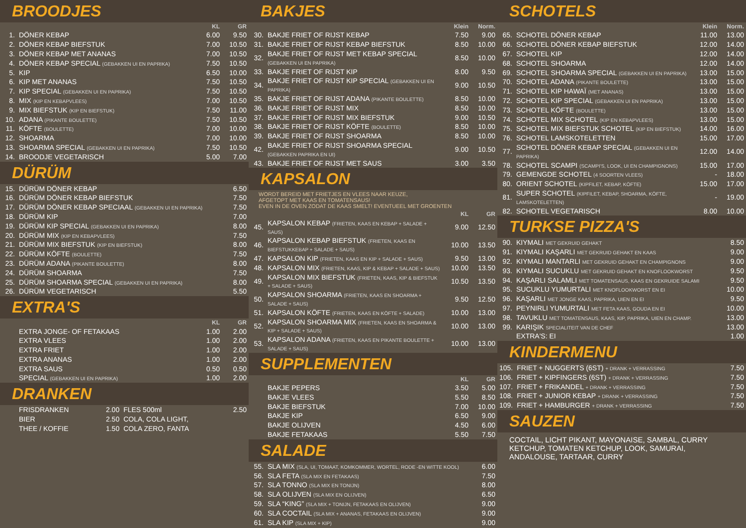BROODJES
| | | KL | GR |
| --- | --- | --- | --- |
| 1. | DÖNER KEBAP | 6.00 | 9.50 |
| 2. | DÖNER KEBAP BIEFSTUK | 7.00 | 10.50 |
| 3. | DÖNER KEBAP MET ANANAS | 7.00 | 10.50 |
| 4. | DÖNER KEBAP SPECIAL (GEBAKKEN UI EN PAPRIKA) | 7.50 | 10.50 |
| 5. | KIP | 6.50 | 10.00 |
| 6. | KIP MET ANANAS | 7.50 | 10.50 |
| 7. | KIP SPECIAL (GEBAKKEN UI EN PAPRIKA) | 7.50 | 10.50 |
| 8. | MIX (KIP EN KEBAPVLEES) | 7.00 | 10.50 |
| 9. | MIX BIEFSTUK (KIP EN BIEFSTUK) | 7.50 | 11.00 |
| 10. | ADANA (PIKANTE BOULETTE) | 7.50 | 10.50 |
| 11. | KÖFTE (BOULETTE) | 7.00 | 10.00 |
| 12. | SHOARMA | 7.00 | 10.00 |
| 13. | SHOARMA SPECIAL (GEBAKKEN UI EN PAPRIKA) | 7.50 | 10.50 |
| 14. | BROODJE VEGETARISCH | 5.00 | 7.00 |
DÜRÜM
| 15. | DÜRÜM DÖNER KEBAP | 6.50 |
| 16. | DÜRÜM DÖNER KEBAP BIEFSTUK | 7.50 |
| 17. | DÜRÜM DÖNER KEBAP SPECIAAL (GEBAKKEN UI EN PAPRIKA) | 7.50 |
| 18. | DÜRÜM KIP | 7.00 |
| 19. | DÜRÜM KIP SPECIAL (GEBAKKEN UI EN PAPRIKA) | 8.00 |
| 20. | DÜRÜM MIX (KIP EN KEBAPVLEES) | 7.50 |
| 21. | DÜRÜM MIX BIEFSTUK (KIP EN BIEFSTUK) | 8.00 |
| 22. | DÜRÜM KÖFTE (BOULETTE) | 7.50 |
| 23. | DÜRÜM ADANA (PIKANTE BOULETTE) | 8.00 |
| 24. | DÜRÜM SHOARMA | 7.50 |
| 25. | DÜRÜM SHOARMA SPECIAL (GEBAKKEN UI EN PAPRIKA) | 8.00 |
| 26. | DÜRÜM VEGETARISCH | 5.50 |
EXTRA'S
| | | KL | GR |
| --- | --- | --- | --- |
| | EXTRA JONGE- OF FETAKAAS | 1.00 | 2.00 |
| | EXTRA VLEES | 1.00 | 2.00 |
| | EXTRA FRIET | 1.00 | 2.00 |
| | EXTRA ANANAS | 1.00 | 2.00 |
| | EXTRA SAUS | 0.50 | 0.50 |
| | SPECIAL (GEBAKKEN UI EN PAPRIKA) | 1.00 | 2.00 |
DRANKEN
| | FRISDRANKEN | 2.00 | FLES 500ml | 2.50 |
| | BIER | 2.50 | COLA, COLA LIGHT, | |
| | THEE / KOFFIE | 1.50 | COLA ZERO, FANTA | |
BAKJES
| | | Klein | Norm. |
| --- | --- | --- | --- |
| 30. | BAKJE FRIET OF RIJST KEBAP | 7.50 | 9.00 |
| 31. | BAKJE FRIET OF RIJST KEBAP BIEFSTUK | 8.50 | 10.00 |
| 32. | BAKJE FRIET OF RIJST MET KEBAP SPECIAL (GEBAKKEN UI EN PAPRIKA) | 8.50 | 10.00 |
| 33. | BAKJE FRIET OF RIJST KIP | 8.00 | 9.50 |
| 34. | BAKJE FRIET OF RIJST KIP SPECIAL (GEBAKKEN UI EN PAPRIKA) | 9.00 | 10.50 |
| 35. | BAKJE FRIET OF RIJST ADANA (PIKANTE BOULETTE) | 8.50 | 10.00 |
| 36. | BAKJE FRIET OF RIJST MIX | 8.50 | 10.00 |
| 37. | BAKJE FRIET OF RIJST MIX BIEFSTUK | 9.00 | 10.50 |
| 38. | BAKJE FRIET OF RIJST KÖFTE (BOULETTE) | 8.50 | 10.00 |
| 39. | BAKJE FRIET OF RIJST SHOARMA | 8.50 | 10.00 |
| 42. | BAKJE FRIET OF RIJST SHOARMA SPECIAL (GEBAKKEN PAPRIKA EN UI) | 9.00 | 10.50 |
| 43. | BAKJE FRIET OF RIJST MET SAUS | 3.00 | 3.50 |
KAPSALON
WORDT BEREID MET FRIETJES EN VLEES NAAR KEUZE,
AFGETOPT MET KAAS EN TOMATENSAUS!
EVEN IN DE OVEN ZODAT DE KAAS SMELT! EVENTUEEL MET GROENTEN
| | | KL | GR |
| --- | --- | --- | --- |
| 45. | KAPSALON KEBAP (FRIETEN, KAAS EN KEBAP + SALADE + SAUS) | 9.00 | 12.50 |
| 46. | KAPSALON KEBAP BIEFSTUK (FRIETEN, KAAS EN BIEFSTUKKEBAP + SALADE + SAUS) | 10.00 | 13.50 |
| 47. | KAPSALON KIP (FRIETEN, KAAS EN KIP + SALADE + SAUS) | 9.50 | 13.00 |
| 48. | KAPSALON MIX (FRIETEN, KAAS, KIP & KEBAP + SALADE + SAUS) | 10.00 | 13.50 |
| 49. | KAPSALON MIX BIEFSTUK (FRIETEN, KAAS, KIP & BIEFSTUK + SALADE + SAUS) | 10.50 | 13.50 |
| 50. | KAPSALON SHOARMA (FRIETEN, KAAS EN SHOARMA + SALADE + SAUS) | 9.50 | 12.50 |
| 51. | KAPSALON KÖFTE (FRIETEN, KAAS EN KÖFTE + SALADE) | 10.00 | 13.00 |
| 52. | KAPSALON SHOARMA MIX (FRIETEN, KAAS EN SHOARMA & KIP + SALADE + SAUS) | 10.00 | 13.00 |
| 53. | KAPSALON ADANA (FRIETEN, KAAS EN PIKANTE BOULETTE + SALADE + SAUS) | 10.00 | 13.00 |
SUPPLEMENTEN
| | | KL | GR |
| --- | --- | --- | --- |
| | BAKJE PEPERS | 3.50 | 5.00 |
| | BAKJE VLEES | 5.50 | 8.50 |
| | BAKJE BIEFSTUK | 7.00 | 10.00 |
| | BAKJE KIP | 6.50 | 9.00 |
| | BAKJE OLIJVEN | 4.50 | 6.00 |
| | BAKJE FETAKAAS | 5.50 | 7.50 |
SALADE
| 55. | SLA MIX (SLA, UI, TOMAAT, KOMKOMMER, WORTEL, RODE -EN WITTE KOOL) | 6.00 |
| 56. | SLA FETA (SLA MIX EN FETAKAAS) | 7.50 |
| 57. | SLA TONNO (SLA MIX EN TONIJN) | 8.00 |
| 58. | SLA OLIJVEN (SLA MIX EN OLIJVEN) | 6.50 |
| 59. | SLA “KING” (SLA MIX + TONIJN, FETAKAAS EN OLIJVEN) | 9.00 |
| 60. | SLA COCTAIL (SLA MIX + ANANAS, FETAKAAS EN OLIJVEN) | 9.00 |
| 61. | SLA KIP (SLA MIX + KIP) | 9.00 |
SCHOTELS
| | | Klein | Norm. |
| --- | --- | --- | --- |
| 65. | SCHOTEL DÖNER KEBAP | 11.00 | 13.00 |
| 66. | SCHOTEL DÖNER KEBAP BIEFSTUK | 12.00 | 14.00 |
| 67. | SCHOTEL KIP | 12.00 | 14.00 |
| 68. | SCHOTEL SHOARMA | 12.00 | 14.00 |
| 69. | SCHOTEL SHOARMA SPECIAL (GEBAKKEN UI EN PAPRIKA) | 13.00 | 15.00 |
| 70. | SCHOTEL ADANA (PIKANTE BOULETTE) | 13.00 | 15.00 |
| 71. | SCHOTEL KIP HAWAÏ (MET ANANAS) | 13.00 | 15.00 |
| 72. | SCHOTEL KIP SPECIAL (GEBAKKEN UI EN PAPRIKA) | 13.00 | 15.00 |
| 73. | SCHOTEL KÖFTE (BOULETTE) | 13.00 | 15.00 |
| 74. | SCHOTEL MIX SCHOTEL (KIP EN KEBAPVLEES) | 13.00 | 15.00 |
| 75. | SCHOTEL MIX BIEFSTUK SCHOTEL (KIP EN BIEFSTUK) | 14.00 | 16.00 |
| 76. | SCHOTEL LAMSKOTELETTEN | 15.00 | 17.00 |
| 77. | SCHOTEL DÖNER KEBAP SPECIAL (GEBAKKEN UI EN PAPRIKA) | 12.00 | 14.00 |
| 78. | SCHOTEL SCAMPI (SCAMPI'S, LOOK, UI EN CHAMPIGNONS) | 15.00 | 17.00 |
| 79. | GEMENGDE SCHOTEL (4 SOORTEN VLEES) | - | 18.00 |
| 80. | ORIENT SCHOTEL (KIPFILET, KEBAP, KÖFTE) | 15.00 | 17.00 |
| 81. | SUPER SCHOTEL (KIPFILET, KEBAP, SHOARMA, KÖFTE, LAMSKOTELETTEN) | - | 19.00 |
| 82. | SCHOTEL VEGETARISCH | 8.00 | 10.00 |
TURKSE PIZZA'S
| 90. | KIYMALI MET GEKRUID GEHAKT | 8.50 |
| 91. | KIYMALI KAŞARLI MET GEKRUID GEHAKT EN KAAS | 9.00 |
| 92. | KIYMALI MANTARLI MET GEKRUID GEHAKT EN CHAMPIGNONS | 9.00 |
| 93. | KIYMALI SUCUKLU MET GEKRUID GEHAKT EN KNOFLOOKWORST | 9.50 |
| 94. | KAŞARLI SALAMLI MET TOMATENSAUS, KAAS EN GEKRUIDE SALAMI | 9.50 |
| 95. | SUCUKLU YUMURTALI MET KNOFLOOKWORST EN EI | 10.00 |
| 96. | KAŞARLI MET JONGE KAAS, PAPRIKA, UIEN EN EI | 9.50 |
| 97. | PEYNIRLI YUMURTALI MET FETA KAAS, GOUDA EN EI | 10.00 |
| 98. | TAVUKLU MET TOMATENSAUS, KAAS, KIP, PAPRIKA, UIEN EN CHAMP. | 13.00 |
| 99. | KARIŞIK SPECIALITEIT VAN DE CHEF | 13.00 |
| | EXTRA'S: EI | 1.00 |
KINDERMENU
| 105. | FRIET + NUGGERTS (6ST) + DRANK + VERRASSING | 7.50 |
| 106. | FRIET + KIPFINGERS (6ST) + DRANK + VERRASSING | 7.50 |
| 107. | FRIET + FRIKANDEL + DRANK + VERRASSING | 7.50 |
| 108. | FRIET + JUNIOR KEBAP + DRANK + VERRASSING | 7.50 |
| 109. | FRIET + HAMBURGER + DRANK + VERRASSING | 7.50 |
SAUZEN
COCTAIL, LICHT PIKANT, MAYONAISE, SAMBAL, CURRY KETCHUP, TOMATEN KETCHUP, LOOK, SAMURAI, ANDALOUSE, TARTAAR, CURRY